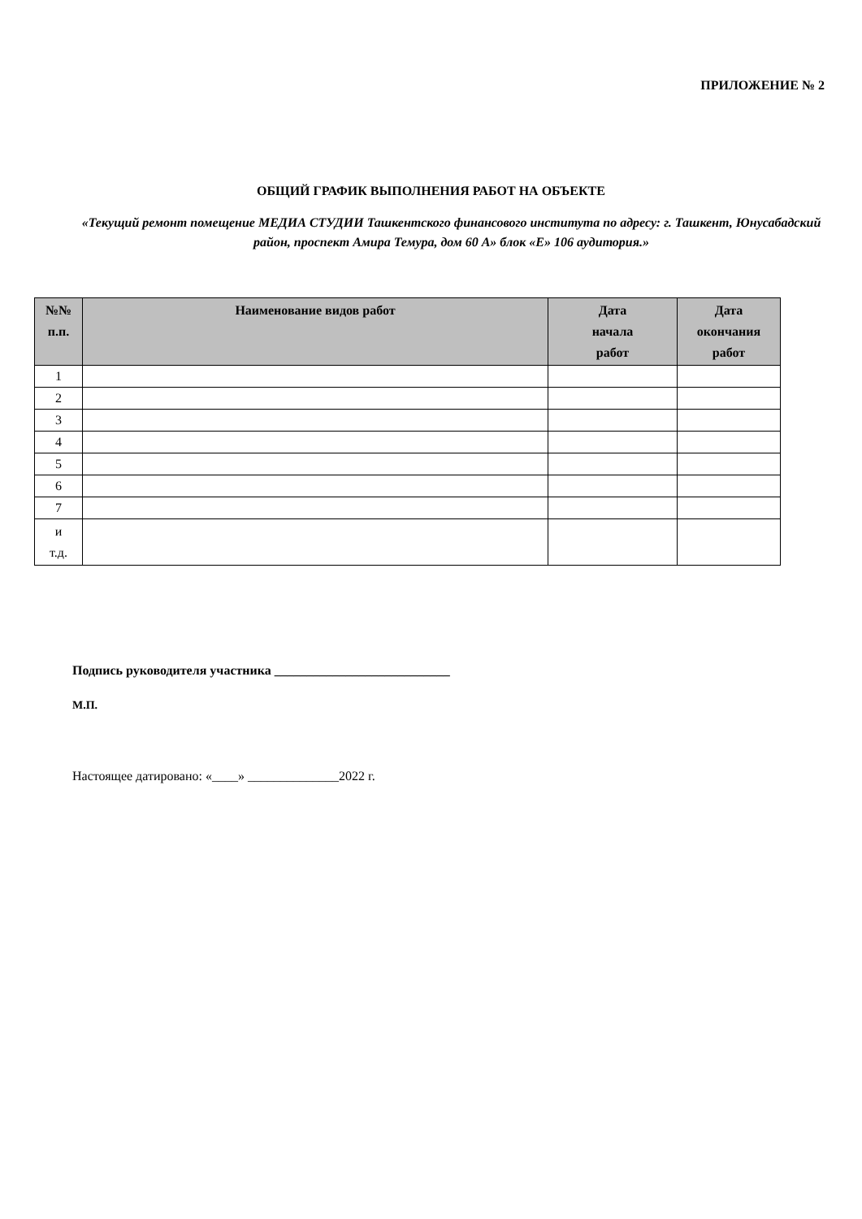ПРИЛОЖЕНИЕ № 2
ОБЩИЙ ГРАФИК ВЫПОЛНЕНИЯ РАБОТ НА ОБЪЕКТЕ
«Текущий ремонт помещение МЕДИА СТУДИИ Ташкентского финансового института по адресу: г. Ташкент, Юнусабадский район, проспект Амира Темура, дом 60 А» блок «Е» 106 аудитория.»
| №№ п.п. | Наименование видов работ | Дата начала работ | Дата окончания работ |
| --- | --- | --- | --- |
| 1 | | | |
| 2 | | | |
| 3 | | | |
| 4 | | | |
| 5 | | | |
| 6 | | | |
| 7 | | | |
| и т.д. | | | |
Подпись руководителя участника ___________________________
М.П.
Настоящее датировано: «____» ______________2022 г.